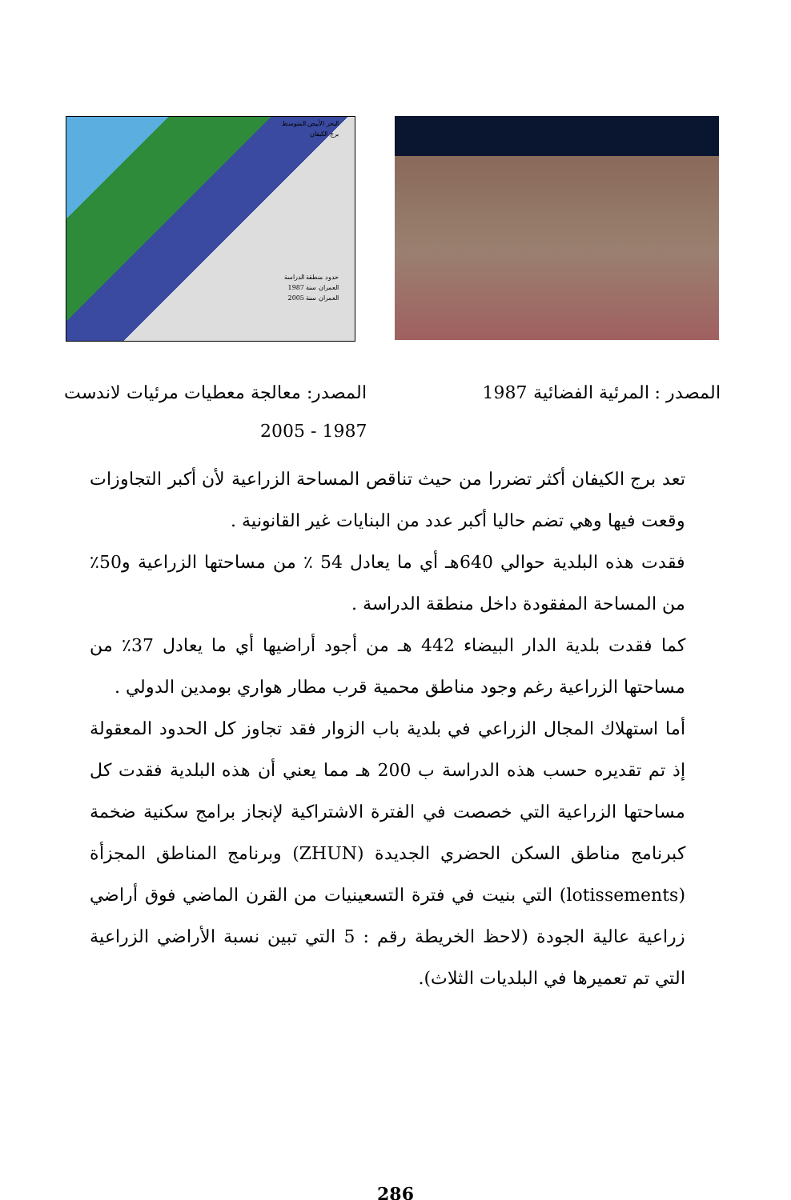البحر الأبيض المتوسط
برج الكيفان
حدود منطقة الدراسة
العمران سنة 1987
العمران سنة 2005
المصدر : المرئية الفضائية 1987 المصدر: معالجة معطيات مرئيات لاندست
1987 - 2005
تعد برج الكيفان أكثر تضررا من حيث تناقص المساحة الزراعية لأن أكبر التجاوزات وقعت فيها وهي تضم حاليا أكبر عدد من البنايات غير القانونية .
فقدت هذه البلدية حوالي 640هـ أي ما يعادل 54 ٪ من مساحتها الزراعية و50٪ من المساحة المفقودة داخل منطقة الدراسة .
كما فقدت بلدية الدار البيضاء 442 هـ من أجود أراضيها أي ما يعادل 37٪ من مساحتها الزراعية رغم وجود مناطق محمية قرب مطار هواري بومدين الدولي .
أما استهلاك المجال الزراعي في بلدية باب الزوار فقد تجاوز كل الحدود المعقولة إذ تم تقديره حسب هذه الدراسة ب 200 هـ مما يعني أن هذه البلدية فقدت كل مساحتها الزراعية التي خصصت في الفترة الاشتراكية لإنجاز برامج سكنية ضخمة كبرنامج مناطق السكن الحضري الجديدة (ZHUN) وبرنامج المناطق المجزأة (lotissements) التي بنيت في فترة التسعينيات من القرن الماضي فوق أراضي زراعية عالية الجودة (لاحظ الخريطة رقم : 5 التي تبين نسبة الأراضي الزراعية التي تم تعميرها في البلديات الثلاث).
286